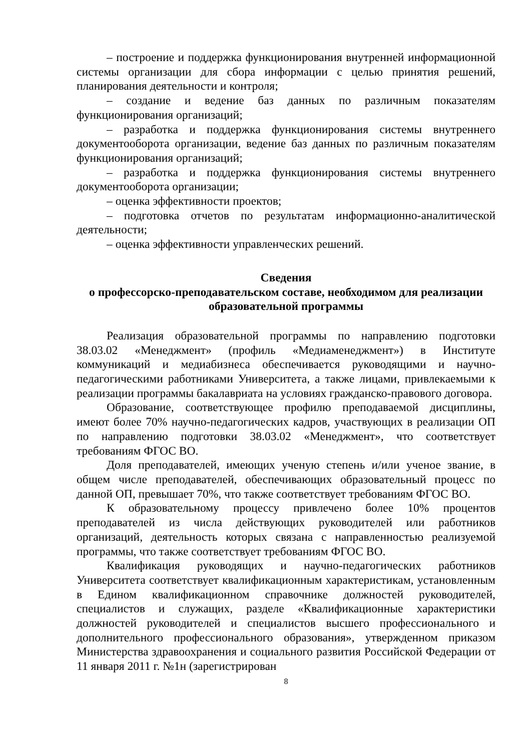– построение и поддержка функционирования внутренней информационной системы организации для сбора информации с целью принятия решений, планирования деятельности и контроля;
– создание и ведение баз данных по различным показателям функционирования организаций;
– разработка и поддержка функционирования системы внутреннего документооборота организации, ведение баз данных по различным показателям функционирования организаций;
– разработка и поддержка функционирования системы внутреннего документооборота организации;
– оценка эффективности проектов;
– подготовка отчетов по результатам информационно-аналитической деятельности;
– оценка эффективности управленческих решений.
Сведения
о профессорско-преподавательском составе, необходимом для реализации образовательной программы
Реализация образовательной программы по направлению подготовки 38.03.02 «Менеджмент» (профиль «Медиаменеджмент») в Институте коммуникаций и медиабизнеса обеспечивается руководящими и научно-педагогическими работниками Университета, а также лицами, привлекаемыми к реализации программы бакалавриата на условиях гражданско-правового договора.
Образование, соответствующее профилю преподаваемой дисциплины, имеют более 70% научно-педагогических кадров, участвующих в реализации ОП по направлению подготовки 38.03.02 «Менеджмент», что соответствует требованиям ФГОС ВО.
Доля преподавателей, имеющих ученую степень и/или ученое звание, в общем числе преподавателей, обеспечивающих образовательный процесс по данной ОП, превышает 70%, что также соответствует требованиям ФГОС ВО.
К образовательному процессу привлечено более 10% процентов преподавателей из числа действующих руководителей или работников организаций, деятельность которых связана с направленностью реализуемой программы, что также соответствует требованиям ФГОС ВО.
Квалификация руководящих и научно-педагогических работников Университета соответствует квалификационным характеристикам, установленным в Едином квалификационном справочнике должностей руководителей, специалистов и служащих, разделе «Квалификационные характеристики должностей руководителей и специалистов высшего профессионального и дополнительного профессионального образования», утвержденном приказом Министерства здравоохранения и социального развития Российской Федерации от 11 января 2011 г. №1н (зарегистрирован
8